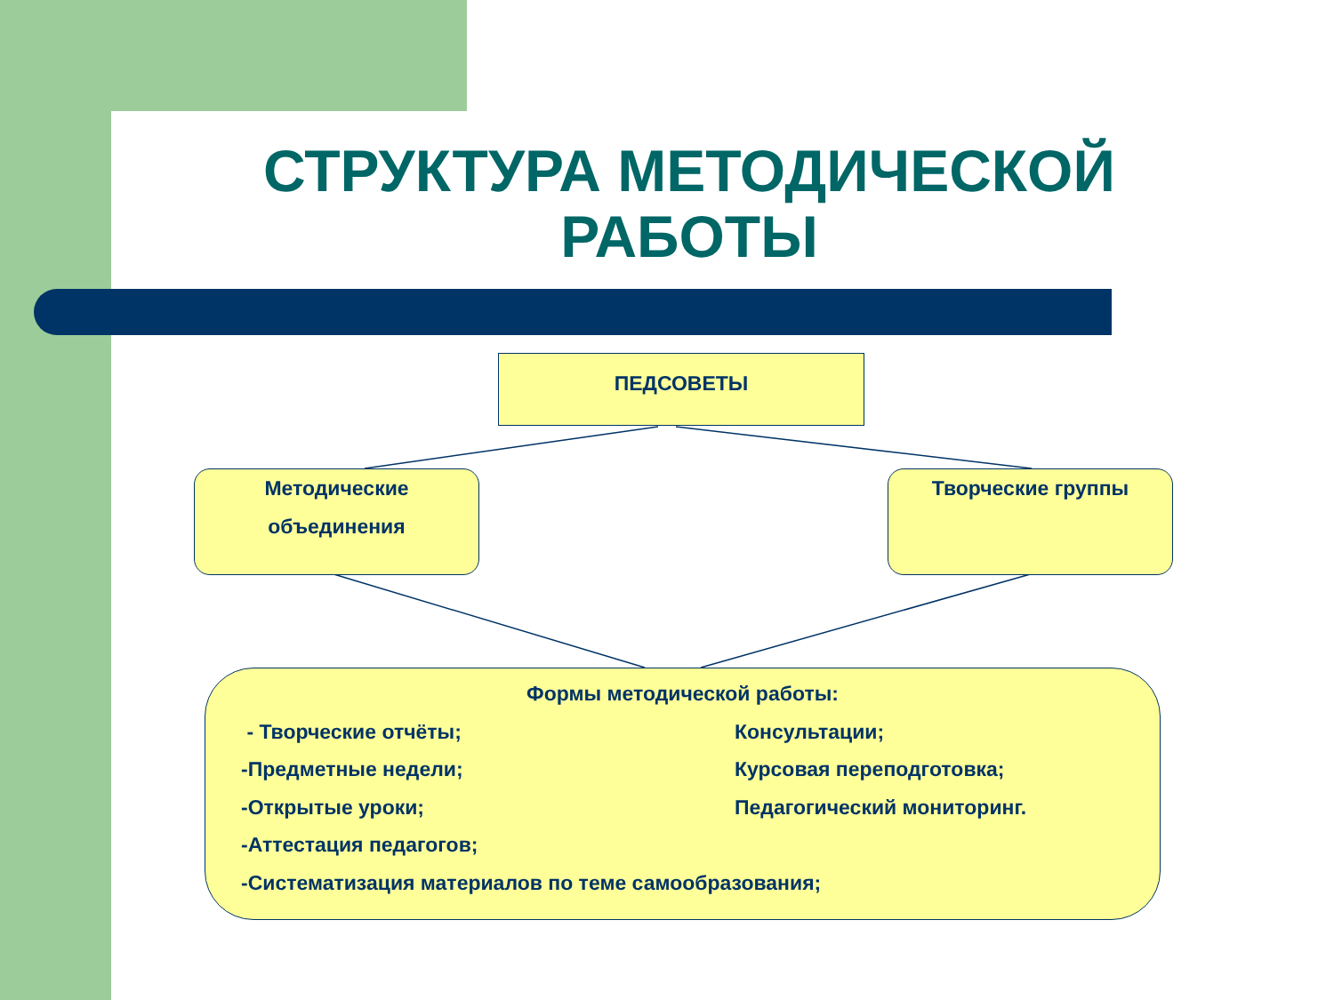СТРУКТУРА МЕТОДИЧЕСКОЙ РАБОТЫ
ПЕДСОВЕТЫ
Методические
объединения
Творческие группы
Формы методической работы:
- Творческие отчёты; Консультации;
-Предметные недели; Курсовая переподготовка;
-Открытые уроки; Педагогический мониторинг.
-Аттестация педагогов;
-Систематизация материалов по теме самообразования;